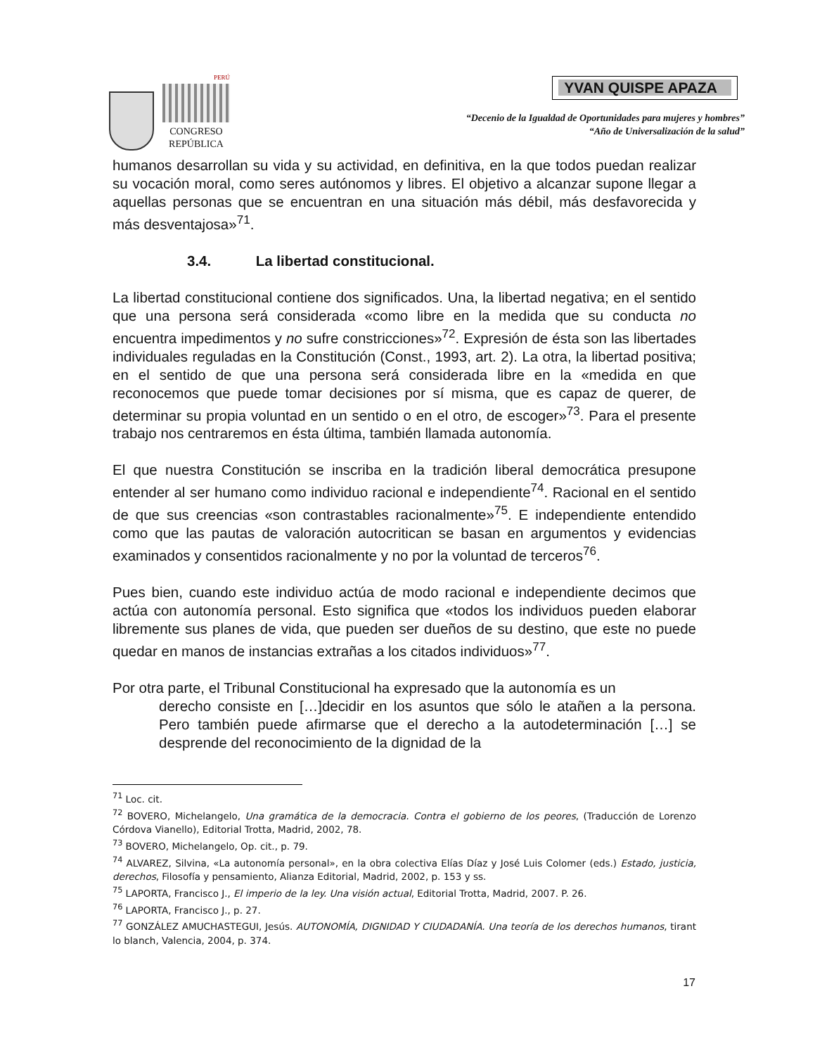PERÚ
CONGRESO
REPÚBLICA
YVAN QUISPE APAZA
“Decenio de la Igualdad de Oportunidades para mujeres y hombres”
“Año de Universalización de la salud”
humanos desarrollan su vida y su actividad, en definitiva, en la que todos puedan realizar su vocación moral, como seres autónomos y libres. El objetivo a alcanzar supone llegar a aquellas personas que se encuentran en una situación más débil, más desfavorecida y más desventajosa»<sup>71</sup>.
3.4. La libertad constitucional.
La libertad constitucional contiene dos significados. Una, la libertad negativa; en el sentido que una persona será considerada «como libre en la medida que su conducta no encuentra impedimentos y no sufre constricciones»<sup>72</sup>. Expresión de ésta son las libertades individuales reguladas en la Constitución (Const., 1993, art. 2). La otra, la libertad positiva; en el sentido de que una persona será considerada libre en la «medida en que reconocemos que puede tomar decisiones por sí misma, que es capaz de querer, de determinar su propia voluntad en un sentido o en el otro, de escoger»<sup>73</sup>. Para el presente trabajo nos centraremos en ésta última, también llamada autonomía.
El que nuestra Constitución se inscriba en la tradición liberal democrática presupone entender al ser humano como individuo racional e independiente<sup>74</sup>. Racional en el sentido de que sus creencias «son contrastables racionalmente»<sup>75</sup>. E independiente entendido como que las pautas de valoración autocritican se basan en argumentos y evidencias examinados y consentidos racionalmente y no por la voluntad de terceros<sup>76</sup>.
Pues bien, cuando este individuo actúa de modo racional e independiente decimos que actúa con autonomía personal. Esto significa que «todos los individuos pueden elaborar libremente sus planes de vida, que pueden ser dueños de su destino, que este no puede quedar en manos de instancias extrañas a los citados individuos»<sup>77</sup>.
Por otra parte, el Tribunal Constitucional ha expresado que la autonomía es un
derecho consiste en […]decidir en los asuntos que sólo le atañen a la persona. Pero también puede afirmarse que el derecho a la autodeterminación […] se desprende del reconocimiento de la dignidad de la
<sup>71</sup> Loc. cit.
<sup>72</sup> BOVERO, Michelangelo, Una gramática de la democracia. Contra el gobierno de los peores, (Traducción de Lorenzo Córdova Vianello), Editorial Trotta, Madrid, 2002, 78.
<sup>73</sup> BOVERO, Michelangelo, Op. cit., p. 79.
<sup>74</sup> ALVAREZ, Silvina, «La autonomía personal», en la obra colectiva Elías Díaz y José Luis Colomer (eds.) Estado, justicia, derechos, Filosofía y pensamiento, Alianza Editorial, Madrid, 2002, p. 153 y ss.
<sup>75</sup> LAPORTA, Francisco J., El imperio de la ley. Una visión actual, Editorial Trotta, Madrid, 2007. P. 26.
<sup>76</sup> LAPORTA, Francisco J., p. 27.
<sup>77</sup> GONZÁLEZ AMUCHASTEGUI, Jesús. AUTONOMÍA, DIGNIDAD Y CIUDADANÍA. Una teoría de los derechos humanos, tirant lo blanch, Valencia, 2004, p. 374.
17